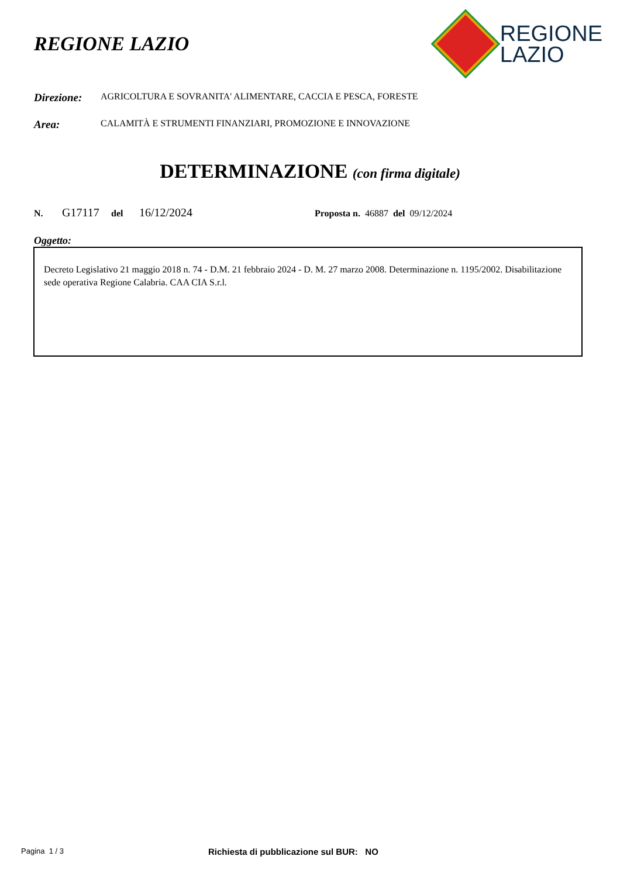REGIONE LAZIO
REGIONE
LAZIO
Direzione: AGRICOLTURA E SOVRANITA' ALIMENTARE, CACCIA E PESCA, FORESTE
Area: CALAMITÀ E STRUMENTI FINANZIARI, PROMOZIONE E INNOVAZIONE
DETERMINAZIONE (con firma digitale)
N. G17117 del 16/12/2024 Proposta n. 46887 del 09/12/2024
Oggetto:
Decreto Legislativo 21 maggio 2018 n. 74 - D.M. 21 febbraio 2024 - D. M. 27 marzo 2008. Determinazione n. 1195/2002. Disabilitazione sede operativa Regione Calabria. CAA CIA S.r.l.
Pagina 1 / 3 Richiesta di pubblicazione sul BUR: NO